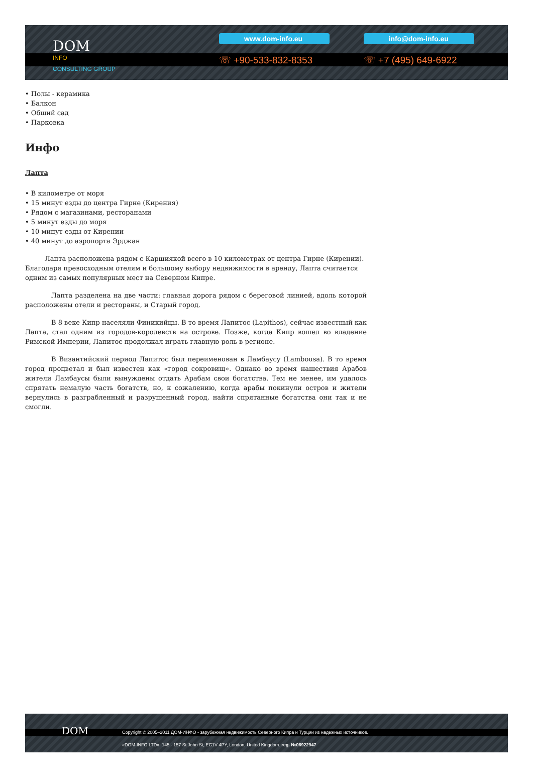DOM
INFO
CONSULTING GROUP
www.dom-info.eu
☏ +90-533-832-8353
info@dom-info.eu
☏ +7 (495) 649-6922
• Полы - керамика
• Балкон
• Общий сад
• Парковка
Инфо
Лапта
• В километре от моря
• 15 минут езды до центра Гирне (Кирения)
• Рядом с магазинами, ресторанами
• 5 минут езды до моря
• 10 минут езды от Кирении
• 40 минут до аэропорта Эрджан
   Лапта расположена рядом с Каршиякой всего в 10 километрах от центра Гирне (Кирении). Благодаря превосходным отелям и большому выбору недвижимости в аренду, Лапта считается одним из самых популярных мест на Северном Кипре.
    Лапта разделена на две части: главная дорога рядом с береговой линией, вдоль которой расположены отели и рестораны, и Старый город.
    В 8 веке Кипр населяли Финикийцы. В то время Лапитос (Lapithos), сейчас известный как Лапта, стал одним из городов-королевств на острове. Позже, когда Кипр вошел во владение Римской Империи, Лапитос продолжал играть главную роль в регионе.
    В Византийский период Лапитос был переименован в Ламбаусу (Lambousa). В то время город процветал и был известен как «город сокровищ». Однако во время нашествия Арабов жители Ламбаусы были вынуждены отдать Арабам свои богатства. Тем не менее, им удалось спрятать немалую часть богатств, но, к сожалению, когда арабы покинули остров и жители вернулись в разграбленный и разрушенный город, найти спрятанные богатства они так и не смогли.
DOM
Copyright © 2005–2011 ДОМ-ИНФО - зарубежная недвижимость Северного Кипра и Турции из надежных источников.
«DOM-INFO LTD». 145 - 157 St John St, EC1V 4PY, London, United Kingdom. reg. №06922947